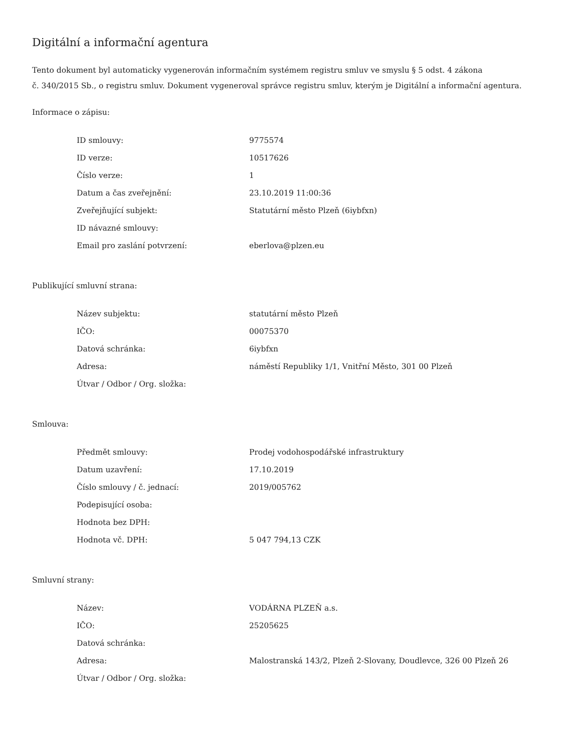Digitální a informační agentura
Tento dokument byl automaticky vygenerován informačním systémem registru smluv ve smyslu § 5 odst. 4 zákona
č. 340/2015 Sb., o registru smluv. Dokument vygeneroval správce registru smluv, kterým je Digitální a informační agentura.
Informace o zápisu:
| ID smlouvy: | 9775574 |
| ID verze: | 10517626 |
| Číslo verze: | 1 |
| Datum a čas zveřejnění: | 23.10.2019 11:00:36 |
| Zveřejňující subjekt: | Statutární město Plzeň (6iybfxn) |
| ID návazné smlouvy: | |
| Email pro zaslání potvrzení: | eberlova@plzen.eu |
Publikující smluvní strana:
| Název subjektu: | statutární město Plzeň |
| IČO: | 00075370 |
| Datová schránka: | 6iybfxn |
| Adresa: | náměstí Republiky 1/1, Vnitřní Město, 301 00 Plzeň |
| Útvar / Odbor / Org. složka: | |
Smlouva:
| Předmět smlouvy: | Prodej vodohospodářské infrastruktury |
| Datum uzavření: | 17.10.2019 |
| Číslo smlouvy / č. jednací: | 2019/005762 |
| Podepisující osoba: | |
| Hodnota bez DPH: | |
| Hodnota vč. DPH: | 5 047 794,13 CZK |
Smluvní strany:
| Název: | VODÁRNA PLZEŇ a.s. |
| IČO: | 25205625 |
| Datová schránka: | |
| Adresa: | Malostranská 143/2, Plzeň 2-Slovany, Doudlevce, 326 00 Plzeň 26 |
| Útvar / Odbor / Org. složka: | |